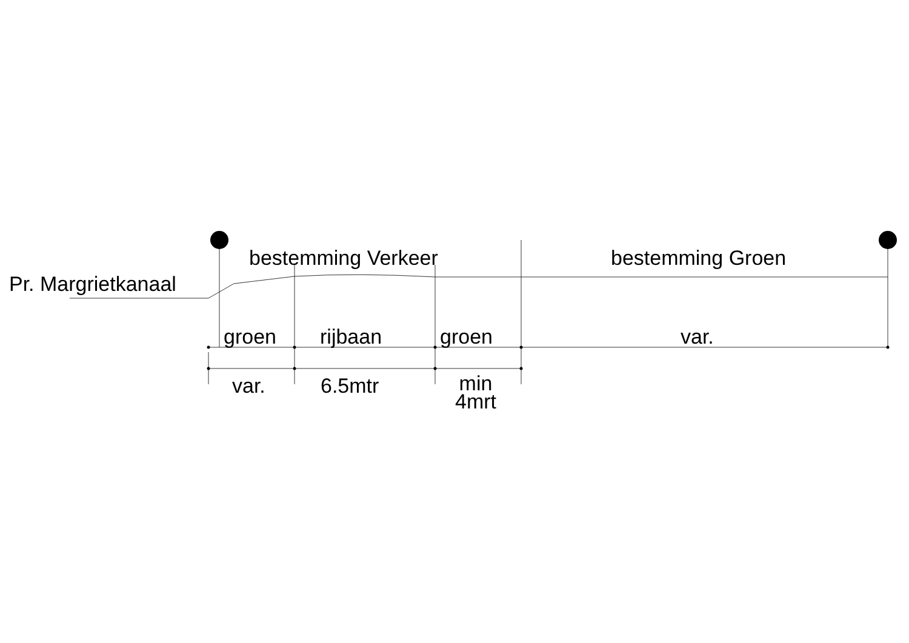bestemming Verkeer bestemming Groen
Pr. Margrietkanaal
groen rijbaan groen var.
var. 6.5mtr min
4mrt